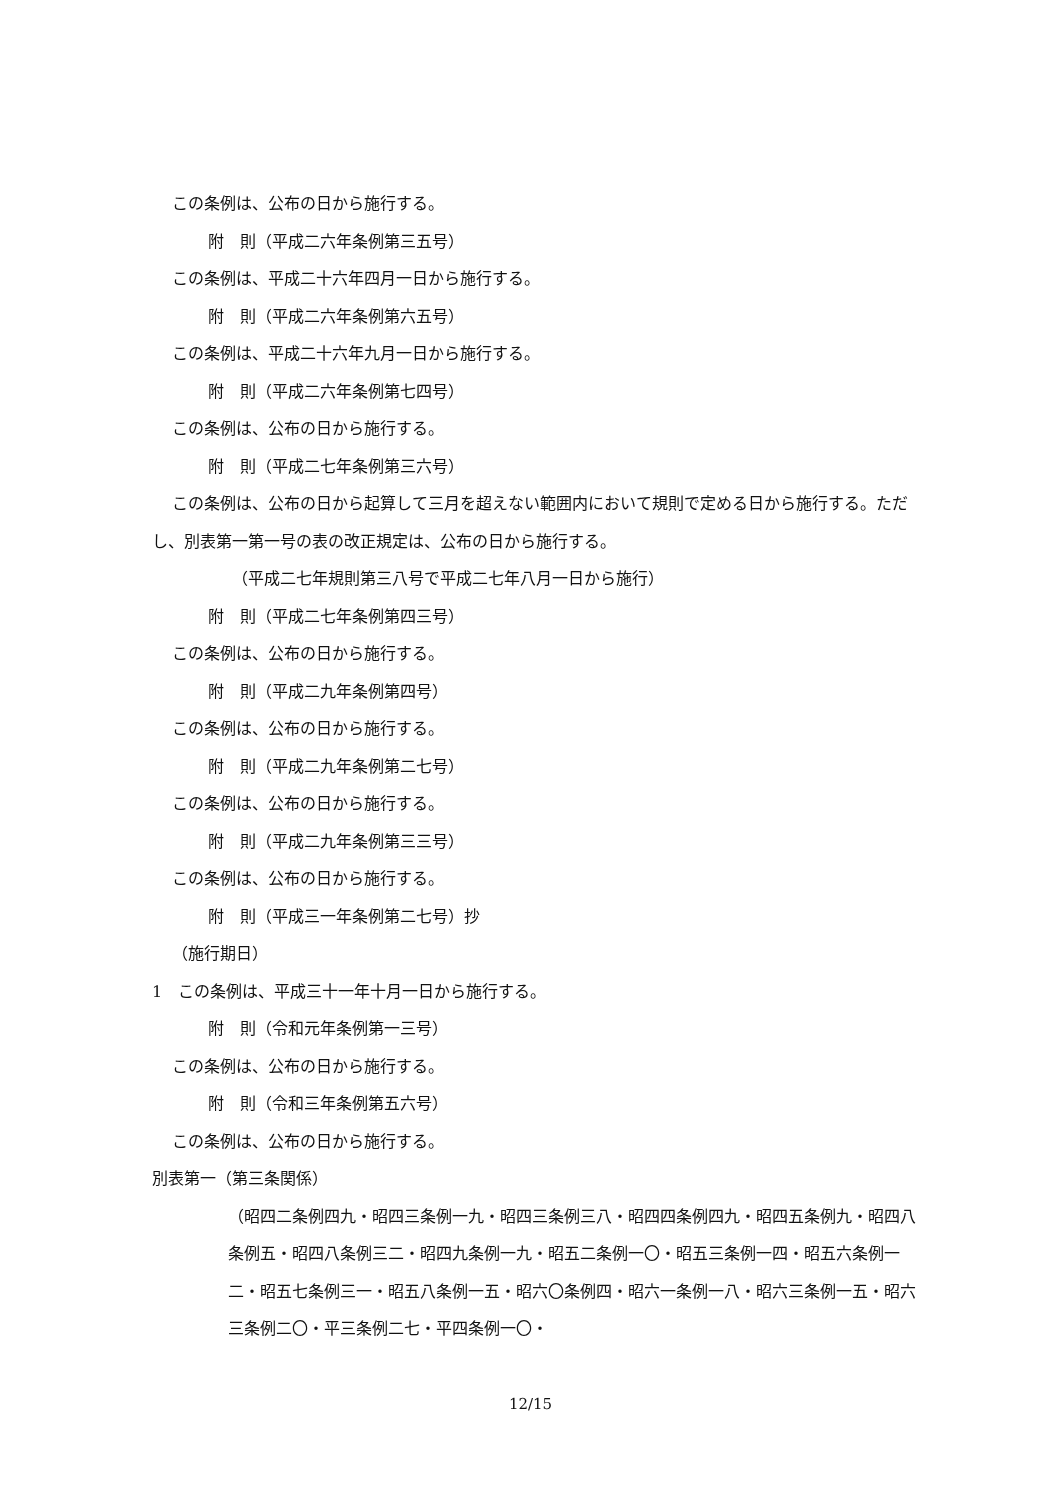この条例は、公布の日から施行する。
附　則（平成二六年条例第三五号）
この条例は、平成二十六年四月一日から施行する。
附　則（平成二六年条例第六五号）
この条例は、平成二十六年九月一日から施行する。
附　則（平成二六年条例第七四号）
この条例は、公布の日から施行する。
附　則（平成二七年条例第三六号）
この条例は、公布の日から起算して三月を超えない範囲内において規則で定める日から施行する。ただし、別表第一第一号の表の改正規定は、公布の日から施行する。
（平成二七年規則第三八号で平成二七年八月一日から施行）
附　則（平成二七年条例第四三号）
この条例は、公布の日から施行する。
附　則（平成二九年条例第四号）
この条例は、公布の日から施行する。
附　則（平成二九年条例第二七号）
この条例は、公布の日から施行する。
附　則（平成二九年条例第三三号）
この条例は、公布の日から施行する。
附　則（平成三一年条例第二七号）抄
（施行期日）
1　この条例は、平成三十一年十月一日から施行する。
附　則（令和元年条例第一三号）
この条例は、公布の日から施行する。
附　則（令和三年条例第五六号）
この条例は、公布の日から施行する。
別表第一（第三条関係）
（昭四二条例四九・昭四三条例一九・昭四三条例三八・昭四四条例四九・昭四五条例九・昭四八条例五・昭四八条例三二・昭四九条例一九・昭五二条例一〇・昭五三条例一四・昭五六条例一二・昭五七条例三一・昭五八条例一五・昭六〇条例四・昭六一条例一八・昭六三条例一五・昭六三条例二〇・平三条例二七・平四条例一〇・
12/15